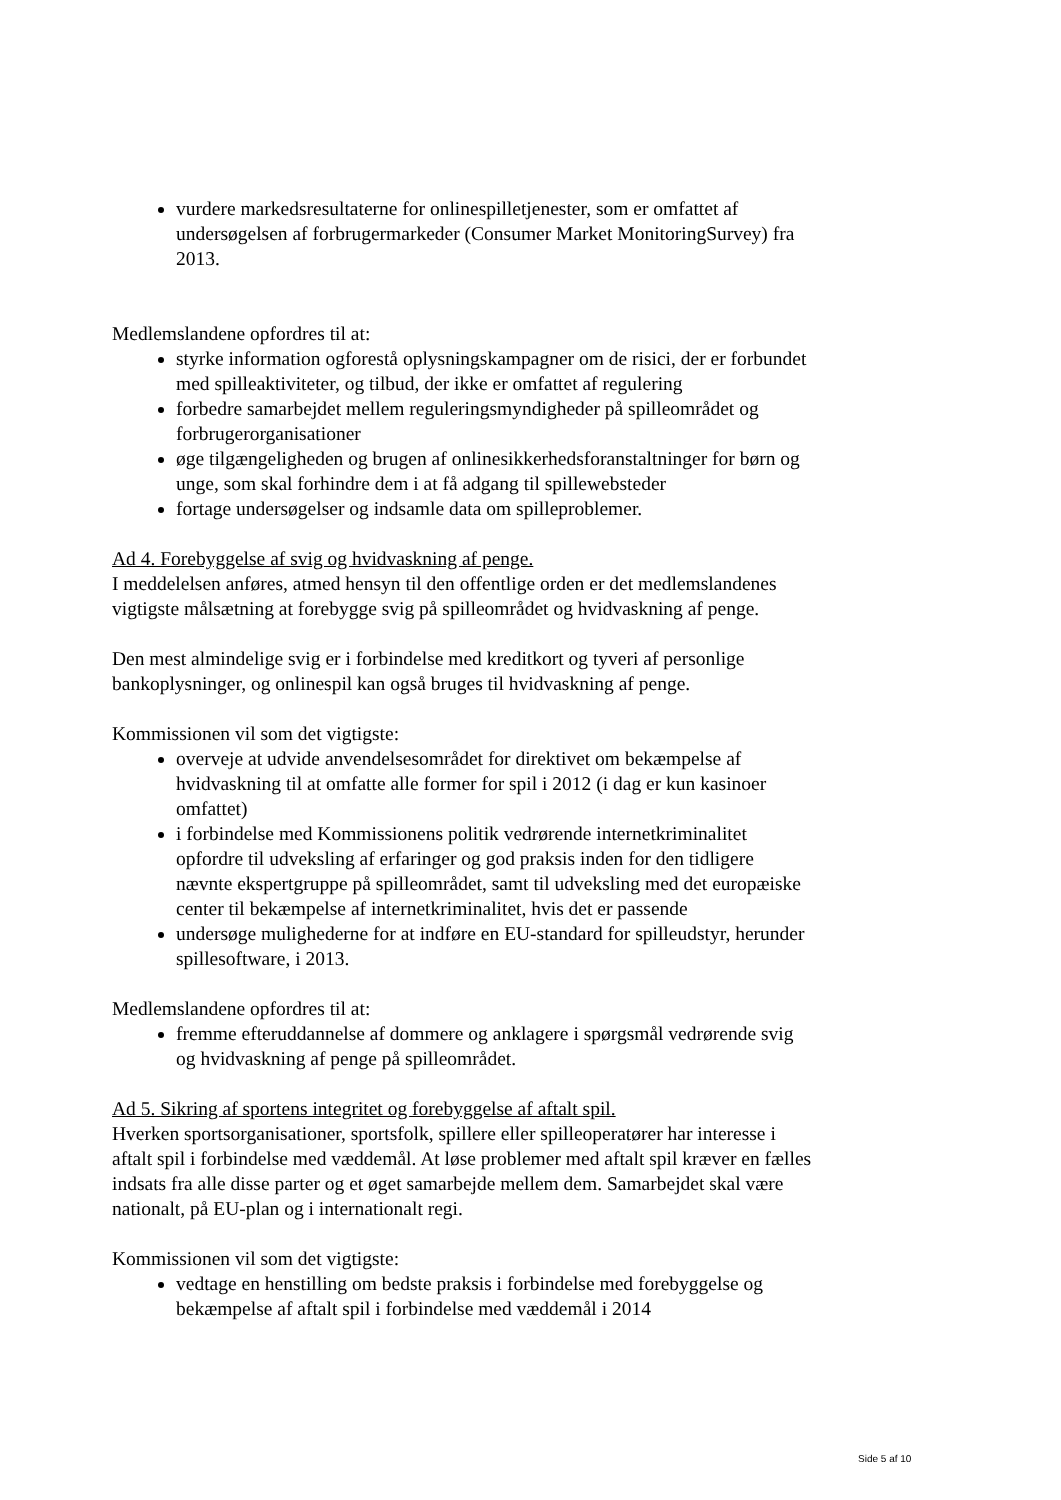vurdere markedsresultaterne for onlinespilletjenester, som er omfattet af undersøgelsen af forbrugermarkeder (Consumer Market MonitoringSurvey) fra 2013.
Medlemslandene opfordres til at:
styrke information ogforestå oplysningskampagner om de risici, der er forbundet med spilleaktiviteter, og tilbud, der ikke er omfattet af regulering
forbedre samarbejdet mellem reguleringsmyndigheder på spilleområdet og forbrugerorganisationer
øge tilgængeligheden og brugen af onlinesikkerhedsforanstaltninger for børn og unge, som skal forhindre dem i at få adgang til spillewebsteder
fortage undersøgelser og indsamle data om spilleproblemer.
Ad 4. Forebyggelse af svig og hvidvaskning af penge.
I meddelelsen anføres, atmed hensyn til den offentlige orden er det medlemslandenes vigtigste målsætning at forebygge svig på spilleområdet og hvidvaskning af penge.
Den mest almindelige svig er i forbindelse med kreditkort og tyveri af personlige bankoplysninger, og onlinespil kan også bruges til hvidvaskning af penge.
Kommissionen vil som det vigtigste:
overveje at udvide anvendelsesområdet for direktivet om bekæmpelse af hvidvaskning til at omfatte alle former for spil i 2012 (i dag er kun kasinoer omfattet)
i forbindelse med Kommissionens politik vedrørende internetkriminalitet opfordre til udveksling af erfaringer og god praksis inden for den tidligere nævnte ekspertgruppe på spilleområdet, samt til udveksling med det europæiske center til bekæmpelse af internetkriminalitet, hvis det er passende
undersøge mulighederne for at indføre en EU-standard for spilleudstyr, herunder spillesoftware, i 2013.
Medlemslandene opfordres til at:
fremme efteruddannelse af dommere og anklagere i spørgsmål vedrørende svig og hvidvaskning af penge på spilleområdet.
Ad 5. Sikring af sportens integritet og forebyggelse af aftalt spil.
Hverken sportsorganisationer, sportsfolk, spillere eller spilleoperatører har interesse i aftalt spil i forbindelse med væddemål. At løse problemer med aftalt spil kræver en fælles indsats fra alle disse parter og et øget samarbejde mellem dem. Samarbejdet skal være nationalt, på EU-plan og i internationalt regi.
Kommissionen vil som det vigtigste:
vedtage en henstilling om bedste praksis i forbindelse med forebyggelse og bekæmpelse af aftalt spil i forbindelse med væddemål i 2014
Side 5 af 10